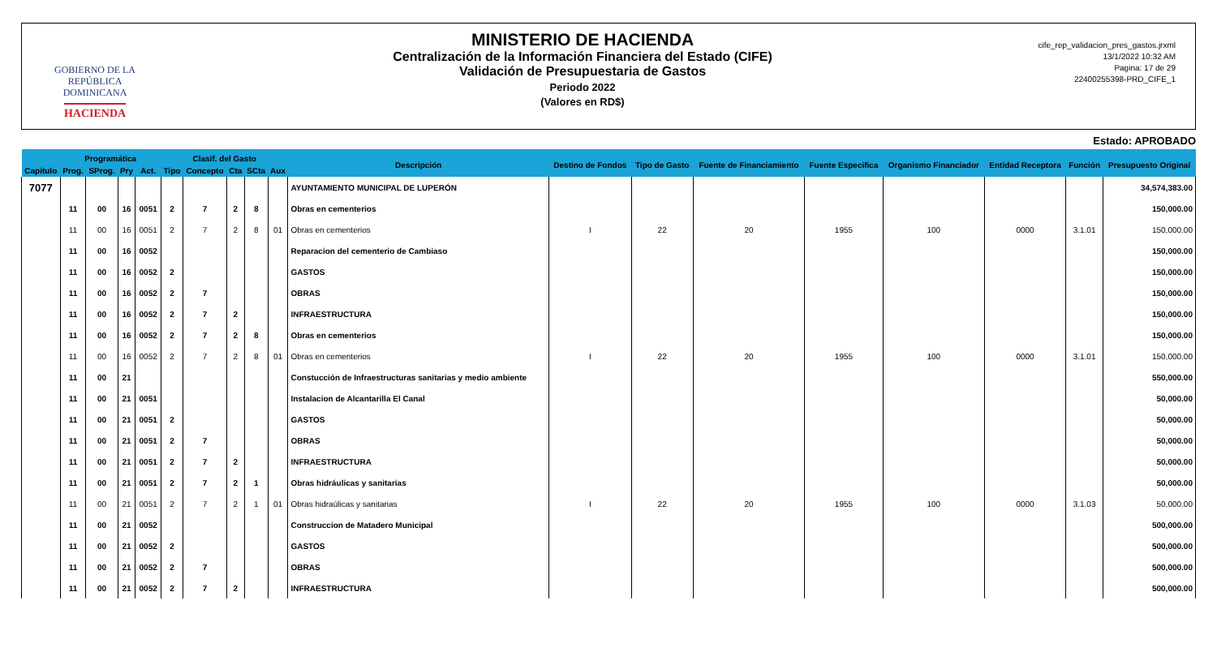GOBIERNO DE LA
REPÚBLICA
DOMINICANA
HACIENDA
MINISTERIO DE HACIENDA
Centralización de la Información Financiera del Estado (CIFE)
Validación de Presupuestaria de Gastos
Periodo 2022
(Valores en RD$)
cife_rep_validacion_pres_gastos.jrxml
13/1/2022 10:32 AM
Pagina: 17 de 29
22400255398-PRD_CIFE_1
Estado: APROBADO
| | Programática | | | | Clasif. del Gasto | | | | | Descripción | Destino de Fondos | Tipo de Gasto | Fuente de Financiamiento | Fuente Especifica | Organismo Financiador | Entidad Receptora | Función | Presupuesto Original |
| --- | --- | --- | --- | --- | --- | --- | --- | --- | --- | --- | --- | --- | --- | --- | --- | --- | --- | --- |
| Capitulo | Prog. | SProg. | Pry | Act. | Tipo | Concepto | Cta | SCta | Aux | | | | | | | | | |
| 7077 | | | | | | | | | | AYUNTAMIENTO MUNICIPAL DE LUPERÓN | | | | | | | | 34,574,383.00 |
| | 11 | 00 | 16 | 0051 | 2 | 7 | 2 | 8 | | Obras en cementerios | | | | | | | | 150,000.00 |
| | 11 | 00 | 16 | 0051 | 2 | 7 | 2 | 8 | 01 | Obras en cementerios | I | 22 | 20 | 1955 | 100 | 0000 | 3.1.01 | 150,000.00 |
| | 11 | 00 | 16 | 0052 | | | | | | Reparacion del cementerio de Cambiaso | | | | | | | | 150,000.00 |
| | 11 | 00 | 16 | 0052 | 2 | | | | | GASTOS | | | | | | | | 150,000.00 |
| | 11 | 00 | 16 | 0052 | 2 | 7 | | | | OBRAS | | | | | | | | 150,000.00 |
| | 11 | 00 | 16 | 0052 | 2 | 7 | 2 | | | INFRAESTRUCTURA | | | | | | | | 150,000.00 |
| | 11 | 00 | 16 | 0052 | 2 | 7 | 2 | 8 | | Obras en cementerios | | | | | | | | 150,000.00 |
| | 11 | 00 | 16 | 0052 | 2 | 7 | 2 | 8 | 01 | Obras en cementerios | I | 22 | 20 | 1955 | 100 | 0000 | 3.1.01 | 150,000.00 |
| | 11 | 00 | 21 | | | | | | | Constucción de Infraestructuras sanitarias y medio ambiente | | | | | | | | 550,000.00 |
| | 11 | 00 | 21 | 0051 | | | | | | Instalacion de Alcantarilla El Canal | | | | | | | | 50,000.00 |
| | 11 | 00 | 21 | 0051 | 2 | | | | | GASTOS | | | | | | | | 50,000.00 |
| | 11 | 00 | 21 | 0051 | 2 | 7 | | | | OBRAS | | | | | | | | 50,000.00 |
| | 11 | 00 | 21 | 0051 | 2 | 7 | 2 | | | INFRAESTRUCTURA | | | | | | | | 50,000.00 |
| | 11 | 00 | 21 | 0051 | 2 | 7 | 2 | 1 | | Obras hidráulicas y sanitarias | | | | | | | | 50,000.00 |
| | 11 | 00 | 21 | 0051 | 2 | 7 | 2 | 1 | 01 | Obras hidraúlicas y sanitarias | I | 22 | 20 | 1955 | 100 | 0000 | 3.1.03 | 50,000.00 |
| | 11 | 00 | 21 | 0052 | | | | | | Construccion de Matadero Municipal | | | | | | | | 500,000.00 |
| | 11 | 00 | 21 | 0052 | 2 | | | | | GASTOS | | | | | | | | 500,000.00 |
| | 11 | 00 | 21 | 0052 | 2 | 7 | | | | OBRAS | | | | | | | | 500,000.00 |
| | 11 | 00 | 21 | 0052 | 2 | 7 | 2 | | | INFRAESTRUCTURA | | | | | | | | 500,000.00 |